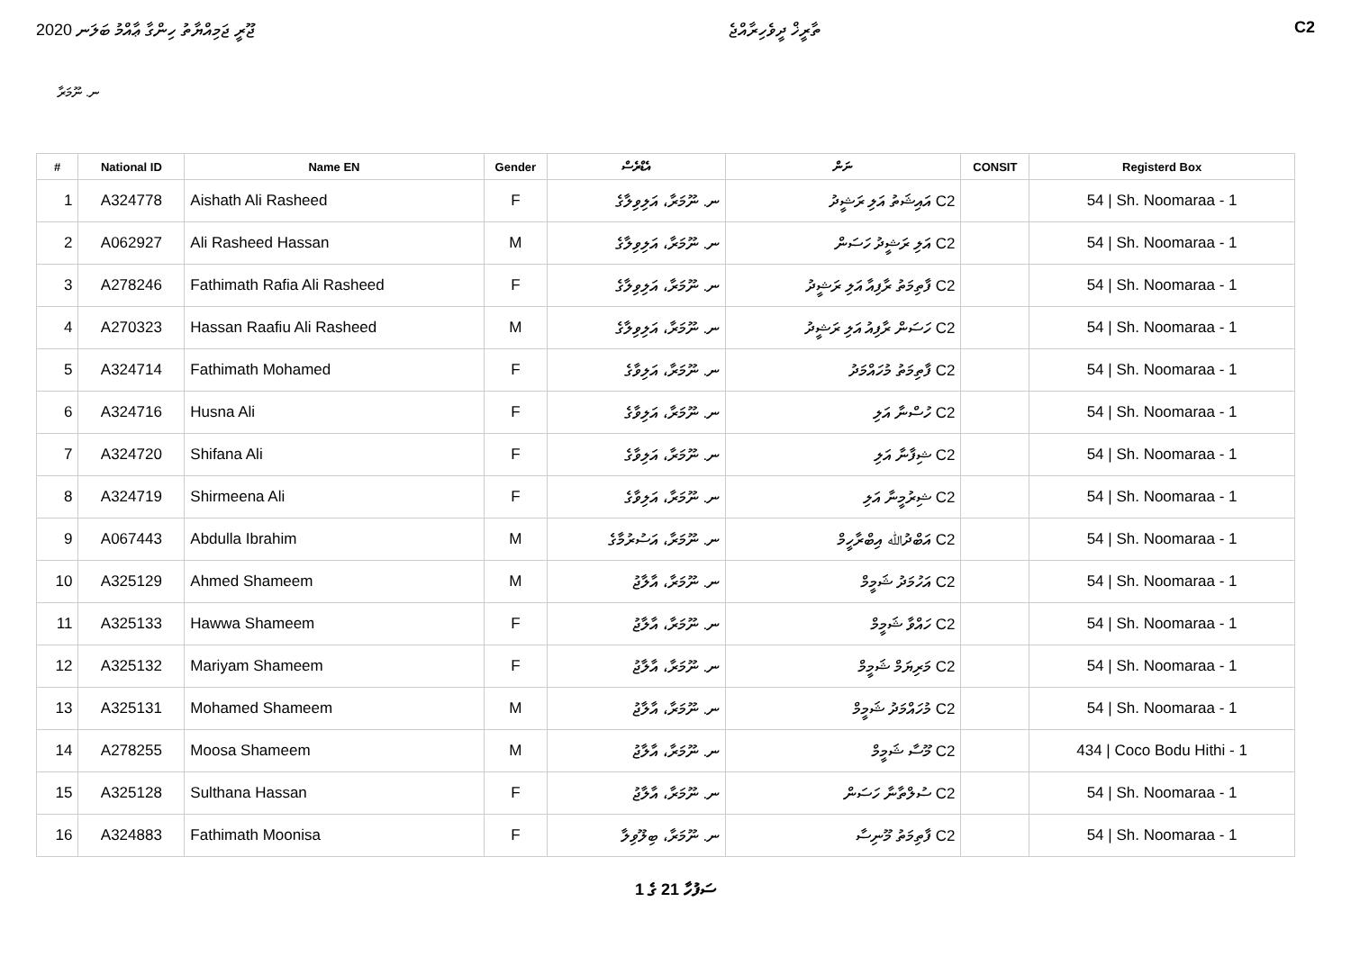ޖޫރީ ޖަމިއްޔާތު ހިންގާ ޢާއްމު ބަލަނ 2020 ތާރީޚް ދީވެހިރާއްޖެ C2
ނ. ނޫމަރާ
| # | National ID | Name EN | Gender | އެޑްރެސް | ނަން | CONSIT | Registerd Box |
| --- | --- | --- | --- | --- | --- | --- | --- |
| 1 | A324778 | Aishath Ali Rasheed | F | ނ. ނޫމަރާ، އަލިވިލާގެ | C2 އައިޝަތު އަލި ރަޝީދު | | 54 / Sh. Noomaraa - 1 |
| 2 | A062927 | Ali Rasheed Hassan | M | ނ. ނޫމަރާ، އަލިވިލާގެ | C2 އަލި ރަޝީދު ހަސަން | | 54 / Sh. Noomaraa - 1 |
| 3 | A278246 | Fathimath Rafia Ali Rasheed | F | ނ. ނޫމަރާ، އަލިވިލާގެ | C2 ފާތިމަތު ރާފިއާ އަލި ރަޝީދު | | 54 / Sh. Noomaraa - 1 |
| 4 | A270323 | Hassan Raafiu Ali Rasheed | M | ނ. ނޫމަރާ، އަލިވިލާގެ | C2 ހަސަން ރާފިއު އަލި ރަޝީދު | | 54 / Sh. Noomaraa - 1 |
| 5 | A324714 | Fathimath Mohamed | F | ނ. ނޫމަރާ، އަލިވާގެ | C2 ފާތިމަތު މުހައްމަދު | | 54 / Sh. Noomaraa - 1 |
| 6 | A324716 | Husna Ali | F | ނ. ނޫމަރާ، އަލިވާގެ | C2 ހުސްނާ އަލި | | 54 / Sh. Noomaraa - 1 |
| 7 | A324720 | Shifana Ali | F | ނ. ނޫމަރާ، އަލިވާގެ | C2 ޝިފާނާ އަލި | | 54 / Sh. Noomaraa - 1 |
| 8 | A324719 | Shirmeena Ali | F | ނ. ނޫމަރާ، އަލިވާގެ | C2 ޝިރުމީނާ އަލި | | 54 / Sh. Noomaraa - 1 |
| 9 | A067443 | Abdulla Ibrahim | M | ނ. ނޫމަރާ، އަސުރުމާގެ | C2 އަބްދުﷲ އިބްރާހީމް | | 54 / Sh. Noomaraa - 1 |
| 10 | A325129 | Ahmed Shameem | M | ނ. ނޫމަރާ، އާލާޖު | C2 އަހުމަދު ޝަމީމް | | 54 / Sh. Noomaraa - 1 |
| 11 | A325133 | Hawwa Shameem | F | ނ. ނޫމަރާ، އާލާޖު | C2 ހައްވާ ޝަމީމް | | 54 / Sh. Noomaraa - 1 |
| 12 | A325132 | Mariyam Shameem | F | ނ. ނޫމަރާ، އާލާޖު | C2 މަރިޔަމް ޝަމީމް | | 54 / Sh. Noomaraa - 1 |
| 13 | A325131 | Mohamed Shameem | M | ނ. ނޫމަރާ، އާލާޖު | C2 މުހައްމަދު ޝަމީމް | | 54 / Sh. Noomaraa - 1 |
| 14 | A278255 | Moosa Shameem | M | ނ. ނޫމަރާ، އާލާޖު | C2 މޫސާ ޝަމީމް | | 434 / Coco Bodu Hithi - 1 |
| 15 | A325128 | Sulthana Hassan | F | ނ. ނޫމަރާ، އާލާޖު | C2 ސުލްތާނާ ހަސަން | | 54 / Sh. Noomaraa - 1 |
| 16 | A324883 | Fathimath Moonisa | F | ނ. ނޫމަރާ، ބިލޫވިލާ | C2 ފާތިމަތު މޫނިސާ | | 54 / Sh. Noomaraa - 1 |
ސަފުހާ 21 ގެ 1